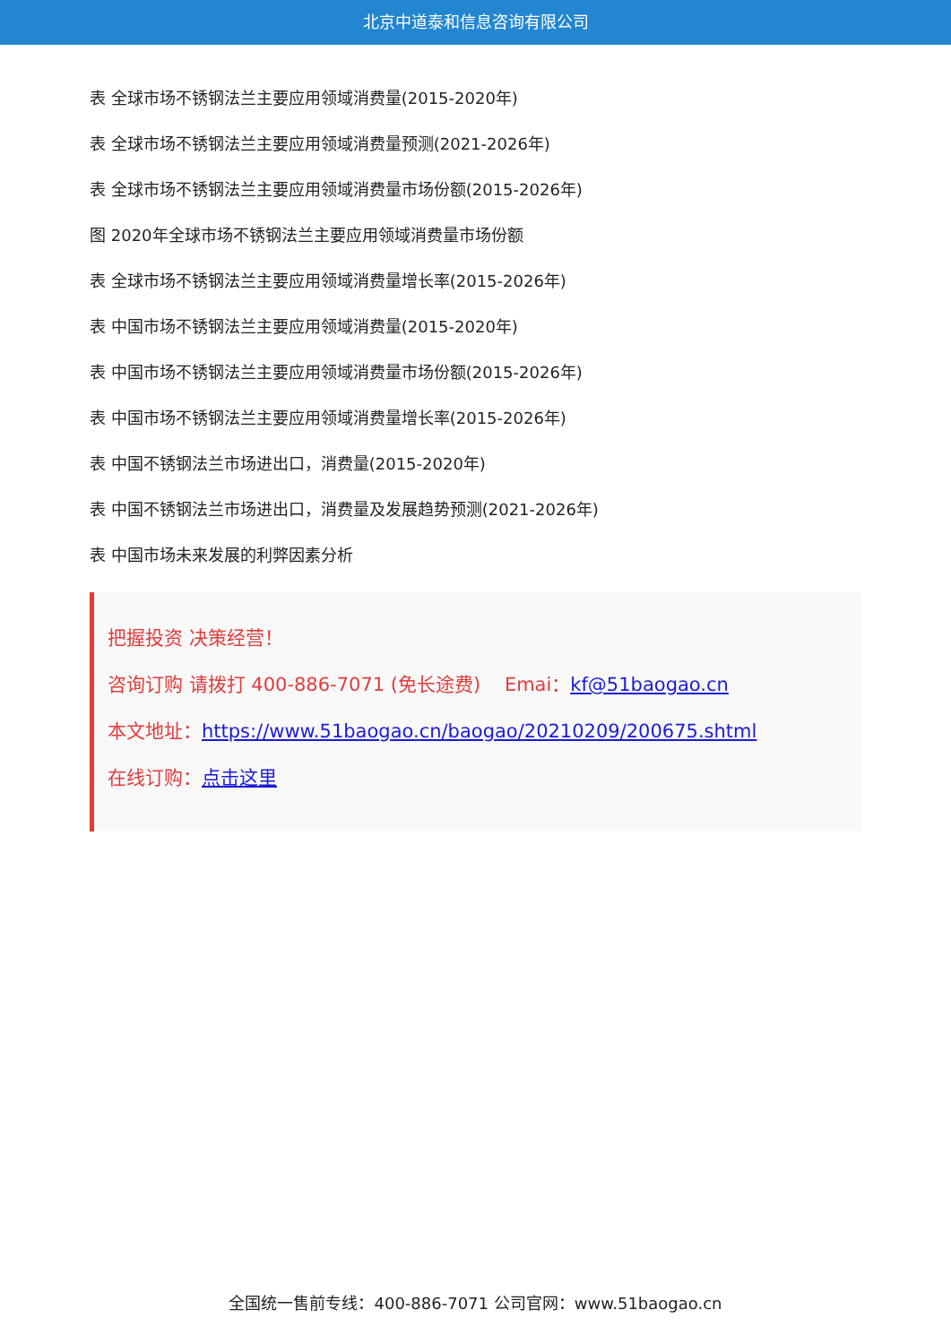北京中道泰和信息咨询有限公司
表 全球市场不锈钢法兰主要应用领域消费量(2015-2020年)
表 全球市场不锈钢法兰主要应用领域消费量预测(2021-2026年)
表 全球市场不锈钢法兰主要应用领域消费量市场份额(2015-2026年)
图 2020年全球市场不锈钢法兰主要应用领域消费量市场份额
表 全球市场不锈钢法兰主要应用领域消费量增长率(2015-2026年)
表 中国市场不锈钢法兰主要应用领域消费量(2015-2020年)
表 中国市场不锈钢法兰主要应用领域消费量市场份额(2015-2026年)
表 中国市场不锈钢法兰主要应用领域消费量增长率(2015-2026年)
表 中国不锈钢法兰市场进出口，消费量(2015-2020年)
表 中国不锈钢法兰市场进出口，消费量及发展趋势预测(2021-2026年)
表 中国市场未来发展的利弊因素分析
把握投资 决策经营！
咨询订购 请拨打 400-886-7071 (免长途费) Emai：kf@51baogao.cn
本文地址：https://www.51baogao.cn/baogao/20210209/200675.shtml
在线订购：点击这里
全国统一售前专线：400-886-7071 公司官网：www.51baogao.cn